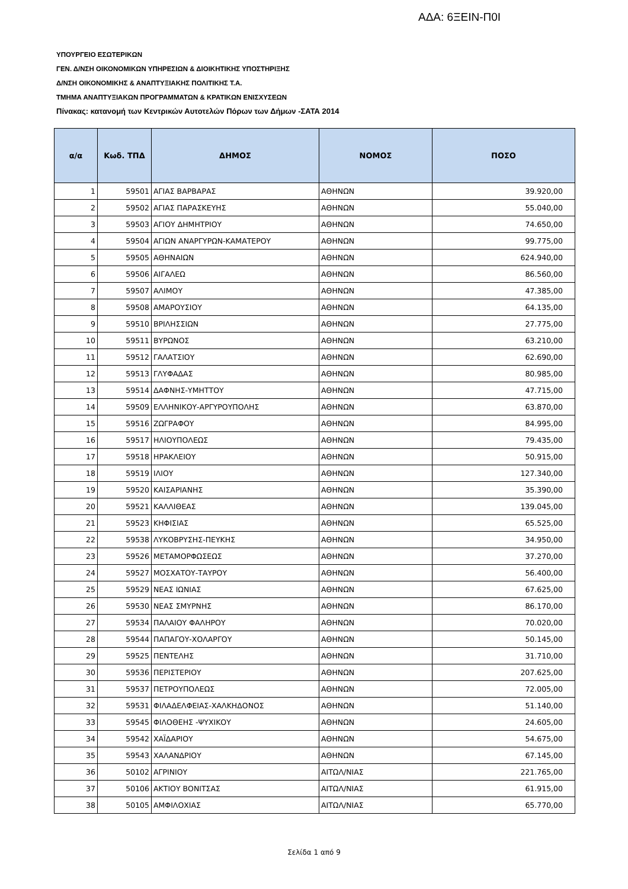ΑΔΑ: 6ΞΕΙΝ-Π0Ι
ΥΠΟΥΡΓΕΙΟ ΕΣΩΤΕΡΙΚΩΝ
ΓΕΝ. Δ/ΝΣΗ ΟΙΚΟΝΟΜΙΚΩΝ ΥΠΗΡΕΣΙΩΝ & ΔΙΟΙΚΗΤΙΚΗΣ ΥΠΟΣΤΗΡΙΞΗΣ
Δ/ΝΣΗ ΟΙΚΟΝΟΜΙΚΗΣ & ΑΝΑΠΤΥΞΙΑΚΗΣ ΠΟΛΙΤΙΚΗΣ Τ.Α.
ΤΜΗΜΑ ΑΝΑΠΤΥΞΙΑΚΩΝ ΠΡΟΓΡΑΜΜΑΤΩΝ & ΚΡΑΤΙΚΩΝ ΕΝΙΣΧΥΣΕΩΝ
Πίνακας: κατανομή των Κεντρικών Αυτοτελών Πόρων των Δήμων -ΣΑΤΑ 2014
| α/α | Κωδ. ΤΠΔ | ΔΗΜΟΣ | ΝΟΜΟΣ | ΠΟΣΟ |
| --- | --- | --- | --- | --- |
| 1 | 59501 | ΑΓΙΑΣ ΒΑΡΒΑΡΑΣ | ΑΘΗΝΩΝ | 39.920,00 |
| 2 | 59502 | ΑΓΙΑΣ ΠΑΡΑΣΚΕΥΗΣ | ΑΘΗΝΩΝ | 55.040,00 |
| 3 | 59503 | ΑΓΙΟΥ ΔΗΜΗΤΡΙΟΥ | ΑΘΗΝΩΝ | 74.650,00 |
| 4 | 59504 | ΑΓΙΩΝ ΑΝΑΡΓΥΡΩΝ-ΚΑΜΑΤΕΡΟΥ | ΑΘΗΝΩΝ | 99.775,00 |
| 5 | 59505 | ΑΘΗΝΑΙΩΝ | ΑΘΗΝΩΝ | 624.940,00 |
| 6 | 59506 | ΑΙΓΑΛΕΩ | ΑΘΗΝΩΝ | 86.560,00 |
| 7 | 59507 | ΑΛΙΜΟΥ | ΑΘΗΝΩΝ | 47.385,00 |
| 8 | 59508 | ΑΜΑΡΟΥΣΙΟΥ | ΑΘΗΝΩΝ | 64.135,00 |
| 9 | 59510 | ΒΡΙΛΗΣΣΙΩΝ | ΑΘΗΝΩΝ | 27.775,00 |
| 10 | 59511 | ΒΥΡΩΝΟΣ | ΑΘΗΝΩΝ | 63.210,00 |
| 11 | 59512 | ΓΑΛΑΤΣΙΟΥ | ΑΘΗΝΩΝ | 62.690,00 |
| 12 | 59513 | ΓΛΥΦΑΔΑΣ | ΑΘΗΝΩΝ | 80.985,00 |
| 13 | 59514 | ΔΑΦΝΗΣ-ΥΜΗΤΤΟΥ | ΑΘΗΝΩΝ | 47.715,00 |
| 14 | 59509 | ΕΛΛΗΝΙΚΟΥ-ΑΡΓΥΡΟΥΠΟΛΗΣ | ΑΘΗΝΩΝ | 63.870,00 |
| 15 | 59516 | ΖΩΓΡΑΦΟΥ | ΑΘΗΝΩΝ | 84.995,00 |
| 16 | 59517 | ΗΛΙΟΥΠΟΛΕΩΣ | ΑΘΗΝΩΝ | 79.435,00 |
| 17 | 59518 | ΗΡΑΚΛΕΙΟΥ | ΑΘΗΝΩΝ | 50.915,00 |
| 18 | 59519 | ΙΛΙΟΥ | ΑΘΗΝΩΝ | 127.340,00 |
| 19 | 59520 | ΚΑΙΣΑΡΙΑΝΗΣ | ΑΘΗΝΩΝ | 35.390,00 |
| 20 | 59521 | ΚΑΛΛΙΘΕΑΣ | ΑΘΗΝΩΝ | 139.045,00 |
| 21 | 59523 | ΚΗΦΙΣΙΑΣ | ΑΘΗΝΩΝ | 65.525,00 |
| 22 | 59538 | ΛΥΚΟΒΡΥΣΗΣ-ΠΕΥΚΗΣ | ΑΘΗΝΩΝ | 34.950,00 |
| 23 | 59526 | ΜΕΤΑΜΟΡΦΩΣΕΩΣ | ΑΘΗΝΩΝ | 37.270,00 |
| 24 | 59527 | ΜΟΣΧΑΤΟΥ-ΤΑΥΡΟΥ | ΑΘΗΝΩΝ | 56.400,00 |
| 25 | 59529 | ΝΕΑΣ ΙΩΝΙΑΣ | ΑΘΗΝΩΝ | 67.625,00 |
| 26 | 59530 | ΝΕΑΣ ΣΜΥΡΝΗΣ | ΑΘΗΝΩΝ | 86.170,00 |
| 27 | 59534 | ΠΑΛΑΙΟΥ ΦΑΛΗΡΟΥ | ΑΘΗΝΩΝ | 70.020,00 |
| 28 | 59544 | ΠΑΠΑΓΟΥ-ΧΟΛΑΡΓΟΥ | ΑΘΗΝΩΝ | 50.145,00 |
| 29 | 59525 | ΠΕΝΤΕΛΗΣ | ΑΘΗΝΩΝ | 31.710,00 |
| 30 | 59536 | ΠΕΡΙΣΤΕΡΙΟΥ | ΑΘΗΝΩΝ | 207.625,00 |
| 31 | 59537 | ΠΕΤΡΟΥΠΟΛΕΩΣ | ΑΘΗΝΩΝ | 72.005,00 |
| 32 | 59531 | ΦΙΛΑΔΕΛΦΕΙΑΣ-ΧΑΛΚΗΔΟΝΟΣ | ΑΘΗΝΩΝ | 51.140,00 |
| 33 | 59545 | ΦΙΛΟΘΕΗΣ -ΨΥΧΙΚΟΥ | ΑΘΗΝΩΝ | 24.605,00 |
| 34 | 59542 | ΧΑΪΔΑΡΙΟΥ | ΑΘΗΝΩΝ | 54.675,00 |
| 35 | 59543 | ΧΑΛΑΝΔΡΙΟΥ | ΑΘΗΝΩΝ | 67.145,00 |
| 36 | 50102 | ΑΓΡΙΝΙΟΥ | ΑΙΤΩΛ/ΝΙΑΣ | 221.765,00 |
| 37 | 50106 | ΑΚΤΙΟΥ ΒΟΝΙΤΣΑΣ | ΑΙΤΩΛ/ΝΙΑΣ | 61.915,00 |
| 38 | 50105 | ΑΜΦΙΛΟΧΙΑΣ | ΑΙΤΩΛ/ΝΙΑΣ | 65.770,00 |
Σελίδα 1 από 9